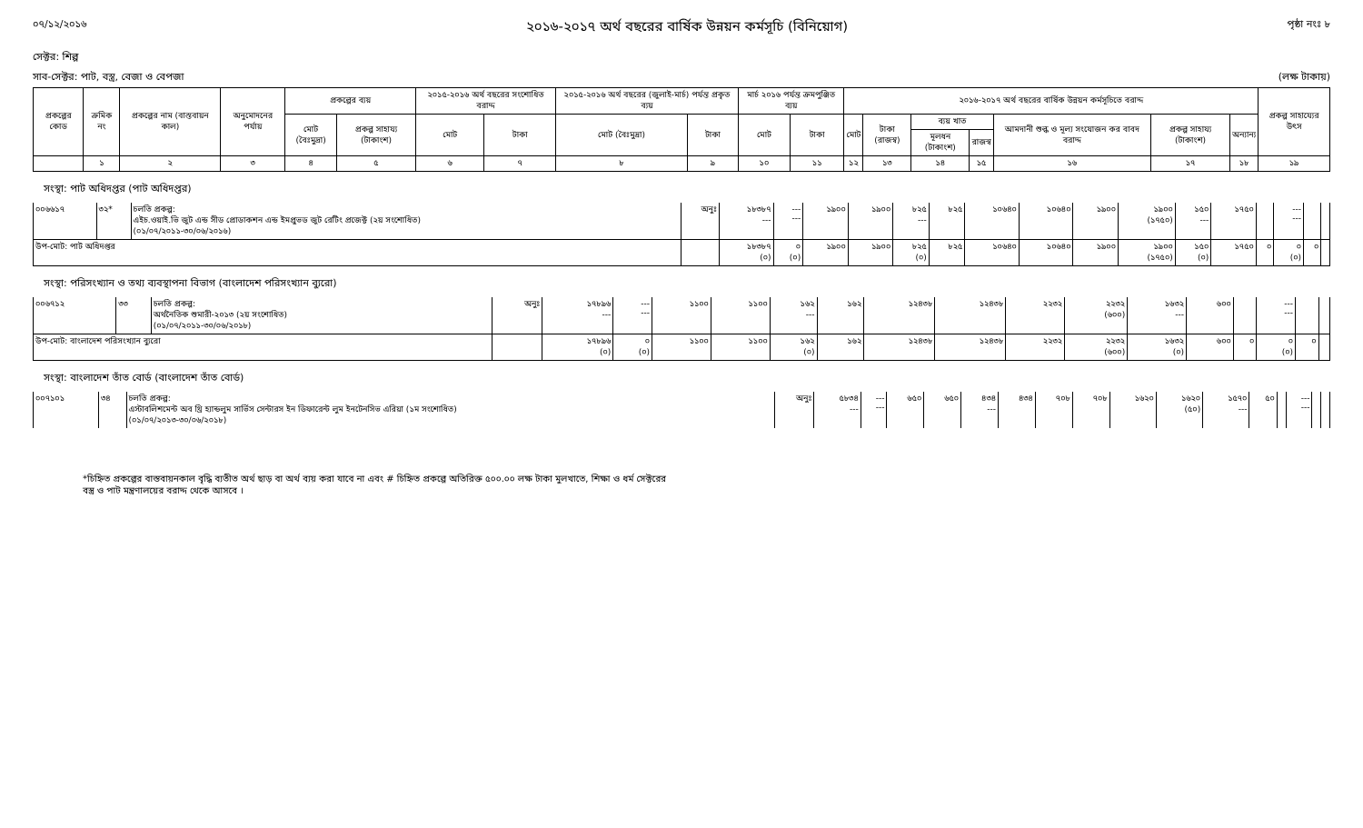০৭/১২/২০১৬
২০১৬-২০১৭ অর্থ বছরের বার্ষিক উন্নয়ন কর্মসূচি (বিনিয়োগ)
পৃষ্ঠা নংঃ ৮
সেক্টর: শিল্প
সাব-সেক্টর: পাট, বস্ত্র, বেজা ও বেপজা (লক্ষ টাকায়)
| প্রকল্পের কোড | ক্রমিক নং | প্রকল্পের নাম (বাস্তবায়ন কাল) | অনুমোদনের পর্যায় | প্রকল্পের ব্যয় | | ২০১৫-২০১৬ অর্থ বছরের সংশোধিত বরাদ্দ | | ২০১৫-২০১৬ অর্থ বছরের (জুলাই-মার্চ) পর্যন্ত প্রকৃত ব্যয় | | মার্চ ২০১৬ পর্যন্ত ক্রমপুঞ্জিত ব্যয় | | ২০১৬-২০১৭ অর্থ বছরের বার্ষিক উন্নয়ন কর্মসূচিতে বরাদ্দ | | | | | | | প্রকল্প সাহায্যের উৎস |
| --- | --- | --- | --- | --- | --- | --- | --- | --- | --- | --- | --- | --- | --- | --- | --- | --- | --- | --- | --- |
| | | | | মোট (বৈঃমুদ্রা) | প্রকল্প সাহায্য (টাকাংশ) | মোট | টাকা | মোট (বৈঃমুদ্রা) | টাকা | মোট | টাকা | মোট | টাকা (রাজস্ব) | ব্যয় খাত | | আমদানী শুল্ক ও মূল্য সংযোজন কর বাবদ বরাদ্দ | প্রকল্প সাহায্য (টাকাংশ) | অন্যান্য | |
| | | | | | | | | | | | | | | মূলধন (টাকাংশ) | রাজস্ব | | | | |
| | ১ | ২ | ৩ | ৪ | ৫ | ৬ | ৭ | ৮ | ৯ | ১০ | ১১ | ১২ | ১৩ | ১৪ | ১৫ | ১৬ | ১৭ | ১৮ | ১৯ |
সংস্থা: পাট অধিদপ্তর (পাট অধিদপ্তর)
| ০০৬৬১৭ | ৩২* | চলতি প্রকল্প: এইচ.ওয়াই.ভি জুট এন্ড সীড প্রোডাকশন এন্ড ইমপ্রুভড জুট রেটিং প্রজেক্ট (২য় সংশোধিত) (০১/০৭/২০১১-৩০/০৬/২০১৬) | অনুঃ | ১৮৩৮৭ --- | --- --- | ১৯০০ | ১৯০০ | ৮২৫ --- | ৮২৫ | ১০৬৪০ | ১০৬৪০ | ১৯০০ | ১৯০০ (১৭৫০) | ১৫০ --- | ১৭৫০ | | --- --- | | |
| উপ-মোট: পাট অধিদপ্তর | | | | ১৮৩৮৭ (০) | ০ (০) | ১৯০০ | ১৯০০ | ৮২৫ (০) | ৮২৫ | ১০৬৪০ | ১০৬৪০ | ১৯০০ | ১৯০০ (১৭৫০) | ১৫০ (০) | ১৭৫০ | ০ | ০ (০) | ০ | |
সংস্থা: পরিসংখ্যান ও তথ্য ব্যবস্থাপনা বিভাগ (বাংলাদেশ পরিসংখ্যান ব্যুরো)
| ০০৬৭১২ | ৩৩ | চলতি প্রকল্প: অর্থনৈতিক শুমারী-২০১৩ (২য় সংশোধিত) (০১/০৭/২০১১-৩০/০৬/২০১৮) | অনুঃ | ১৭৮৯৬ --- | --- --- | ১১০০ | ১১০০ | ১৬২ --- | ১৬২ | ১২৪৩৮ | ১২৪৩৮ | ২২৩২ | ২২৩২ (৬০০) | ১৬৩২ --- | ৬০০ | | --- --- | | |
| উপ-মোট: বাংলাদেশ পরিসংখ্যান ব্যুরো | | | | ১৭৮৯৬ (০) | ০ (০) | ১১০০ | ১১০০ | ১৬২ (০) | ১৬২ | ১২৪৩৮ | ১২৪৩৮ | ২২৩২ | ২২৩২ (৬০০) | ১৬৩২ (০) | ৬০০ | ০ | ০ (০) | ০ | |
সংস্থা: বাংলাদেশ তাঁত বোর্ড (বাংলাদেশ তাঁত বোর্ড)
| ০০৭১০১ | ৩৪ | চলতি প্রকল্প: এস্টাবলিশমেন্ট অব থ্রি হ্যান্ডলুম সার্ভিস সেন্টারস ইন ডিফারেন্ট লুম ইনটেনসিভ এরিয়া (১ম সংশোধিত) (০১/০৭/২০১৩-৩০/০৬/২০১৮) | অনুঃ | ৫৮৩৪ --- | --- --- | ৬৫০ | ৬৫০ | ৪৩৪ --- | ৪৩৪ | ৭০৮ | ৭০৮ | ১৬২০ | ১৬২০ (৫০) | ১৫৭০ --- | ৫০ | | --- --- | | |
*চিহ্নিত প্রকল্পের বাস্তবায়নকাল বৃদ্ধি ব্যতীত অর্থ ছাড় বা অর্থ ব্যয় করা যাবে না এবং # চিহ্নিত প্রকল্পে অতিরিক্ত ৫০০.০০ লক্ষ টাকা মুলখাতে, শিক্ষা ও ধর্ম সেক্টরের
বস্ত্র ও পাট মন্ত্রণালয়ের বরাদ্দ থেকে আসবে ।